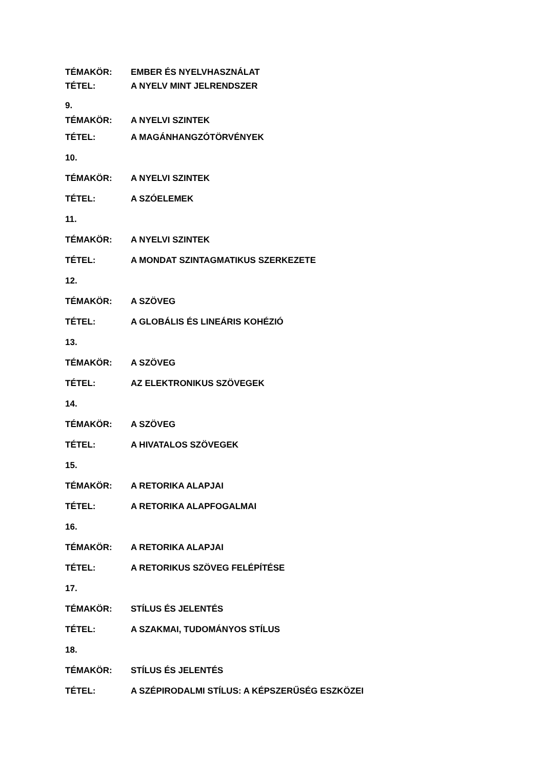TÉMAKÖR: EMBER ÉS NYELVHASZNÁLAT
TÉTEL: A NYELV MINT JELRENDSZER
9.
TÉMAKÖR: A NYELVI SZINTEK
TÉTEL: A MAGÁNHANGZÓTÖRVÉNYEK
10.
TÉMAKÖR: A NYELVI SZINTEK
TÉTEL: A SZÓELEMEK
11.
TÉMAKÖR: A NYELVI SZINTEK
TÉTEL: A MONDAT SZINTAGMATIKUS SZERKEZETE
12.
TÉMAKÖR: A SZÖVEG
TÉTEL: A GLOBÁLIS ÉS LINEÁRIS KOHÉZIÓ
13.
TÉMAKÖR: A SZÖVEG
TÉTEL: AZ ELEKTRONIKUS SZÖVEGEK
14.
TÉMAKÖR: A SZÖVEG
TÉTEL: A HIVATALOS SZÖVEGEK
15.
TÉMAKÖR: A RETORIKA ALAPJAI
TÉTEL: A RETORIKA ALAPFOGALMAI
16.
TÉMAKÖR: A RETORIKA ALAPJAI
TÉTEL: A RETORIKUS SZÖVEG FELÉPÍTÉSE
17.
TÉMAKÖR: STÍLUS ÉS JELENTÉS
TÉTEL: A SZAKMAI, TUDOMÁNYOS STÍLUS
18.
TÉMAKÖR: STÍLUS ÉS JELENTÉS
TÉTEL: A SZÉPIRODALMI STÍLUS: A KÉPSZERŰSÉG ESZKÖZEI